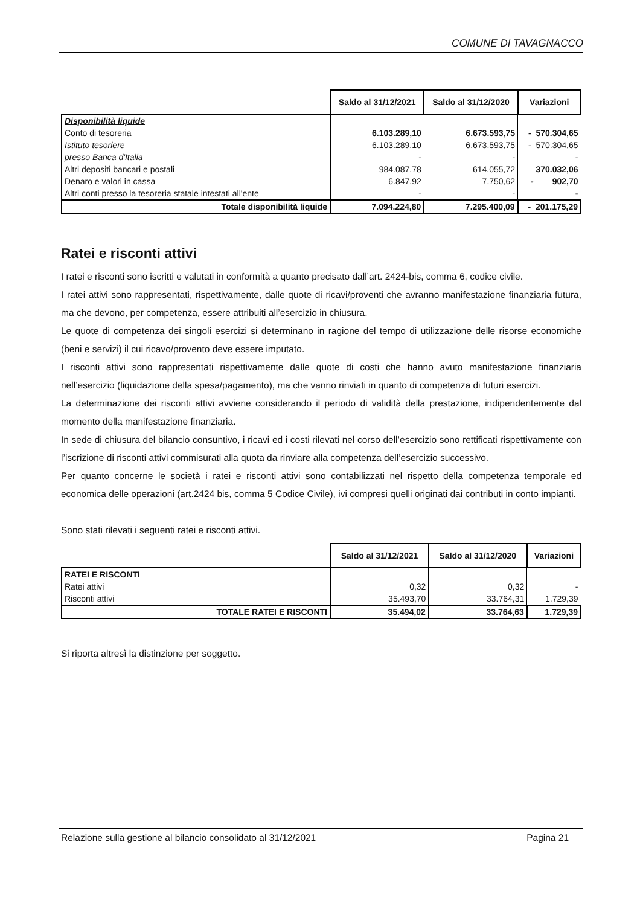COMUNE DI TAVAGNACCO
| | Saldo al 31/12/2021 | Saldo al 31/12/2020 | Variazioni |
| --- | --- | --- | --- |
| Disponibilità liquide | | | |
| Conto di tesoreria | 6.103.289,10 | 6.673.593,75 | - 570.304,65 |
| Istituto tesoriere | 6.103.289,10 | 6.673.593,75 | - 570.304,65 |
| presso Banca d'Italia | - | - | - |
| Altri depositi bancari e postali | 984.087,78 | 614.055,72 | 370.032,06 |
| Denaro e valori in cassa | 6.847,92 | 7.750,62 | - 902,70 |
| Altri conti presso la tesoreria statale intestati all'ente | - | - | - |
| Totale disponibilità liquide | 7.094.224,80 | 7.295.400,09 | - 201.175,29 |
Ratei e risconti attivi
I ratei e risconti sono iscritti e valutati in conformità a quanto precisato dall’art. 2424-bis, comma 6, codice civile.
I ratei attivi sono rappresentati, rispettivamente, dalle quote di ricavi/proventi che avranno manifestazione finanziaria futura, ma che devono, per competenza, essere attribuiti all’esercizio in chiusura.
Le quote di competenza dei singoli esercizi si determinano in ragione del tempo di utilizzazione delle risorse economiche (beni e servizi) il cui ricavo/provento deve essere imputato.
I risconti attivi sono rappresentati rispettivamente dalle quote di costi che hanno avuto manifestazione finanziaria nell’esercizio (liquidazione della spesa/pagamento), ma che vanno rinviati in quanto di competenza di futuri esercizi.
La determinazione dei risconti attivi avviene considerando il periodo di validità della prestazione, indipendentemente dal momento della manifestazione finanziaria.
In sede di chiusura del bilancio consuntivo, i ricavi ed i costi rilevati nel corso dell’esercizio sono rettificati rispettivamente con l’iscrizione di risconti attivi commisurati alla quota da rinviare alla competenza dell’esercizio successivo.
Per quanto concerne le società i ratei e risconti attivi sono contabilizzati nel rispetto della competenza temporale ed economica delle operazioni (art.2424 bis, comma 5 Codice Civile), ivi compresi quelli originati dai contributi in conto impianti.
Sono stati rilevati i seguenti ratei e risconti attivi.
| | Saldo al 31/12/2021 | Saldo al 31/12/2020 | Variazioni |
| --- | --- | --- | --- |
| RATEI E RISCONTI | | | |
| Ratei attivi | 0,32 | 0,32 | - |
| Risconti attivi | 35.493,70 | 33.764,31 | 1.729,39 |
| TOTALE RATEI E RISCONTI | 35.494,02 | 33.764,63 | 1.729,39 |
Si riporta altresì la distinzione per soggetto.
Relazione sulla gestione al bilancio consolidato al 31/12/2021 Pagina 21